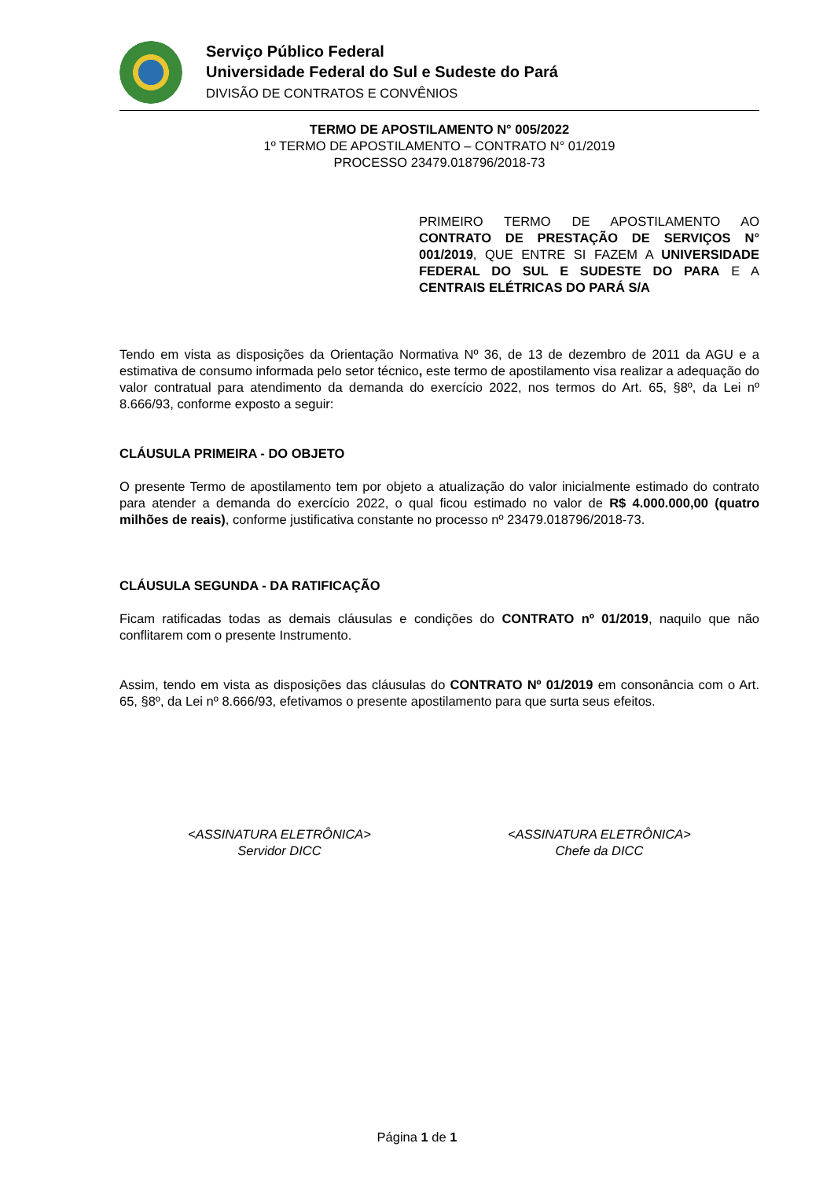Serviço Público Federal
Universidade Federal do Sul e Sudeste do Pará
DIVISÃO DE CONTRATOS E CONVÊNIOS
TERMO DE APOSTILAMENTO N° 005/2022
1º TERMO DE APOSTILAMENTO – CONTRATO N° 01/2019
PROCESSO 23479.018796/2018-73
PRIMEIRO TERMO DE APOSTILAMENTO AO CONTRATO DE PRESTAÇÃO DE SERVIÇOS N° 001/2019, QUE ENTRE SI FAZEM A UNIVERSIDADE FEDERAL DO SUL E SUDESTE DO PARA E A CENTRAIS ELÉTRICAS DO PARÁ S/A
Tendo em vista as disposições da Orientação Normativa Nº 36, de 13 de dezembro de 2011 da AGU e a estimativa de consumo informada pelo setor técnico, este termo de apostilamento visa realizar a adequação do valor contratual para atendimento da demanda do exercício 2022, nos termos do Art. 65, §8º, da Lei nº 8.666/93, conforme exposto a seguir:
CLÁUSULA PRIMEIRA - DO OBJETO
O presente Termo de apostilamento tem por objeto a atualização do valor inicialmente estimado do contrato para atender a demanda do exercício 2022, o qual ficou estimado no valor de R$ 4.000.000,00 (quatro milhões de reais), conforme justificativa constante no processo nº 23479.018796/2018-73.
CLÁUSULA SEGUNDA - DA RATIFICAÇÃO
Ficam ratificadas todas as demais cláusulas e condições do CONTRATO nº 01/2019, naquilo que não conflitarem com o presente Instrumento.
Assim, tendo em vista as disposições das cláusulas do CONTRATO Nº 01/2019 em consonância com o Art. 65, §8º, da Lei nº 8.666/93, efetivamos o presente apostilamento para que surta seus efeitos.
<ASSINATURA ELETRÔNICA>
Servidor DICC
<ASSINATURA ELETRÔNICA>
Chefe da DICC
Página 1 de 1